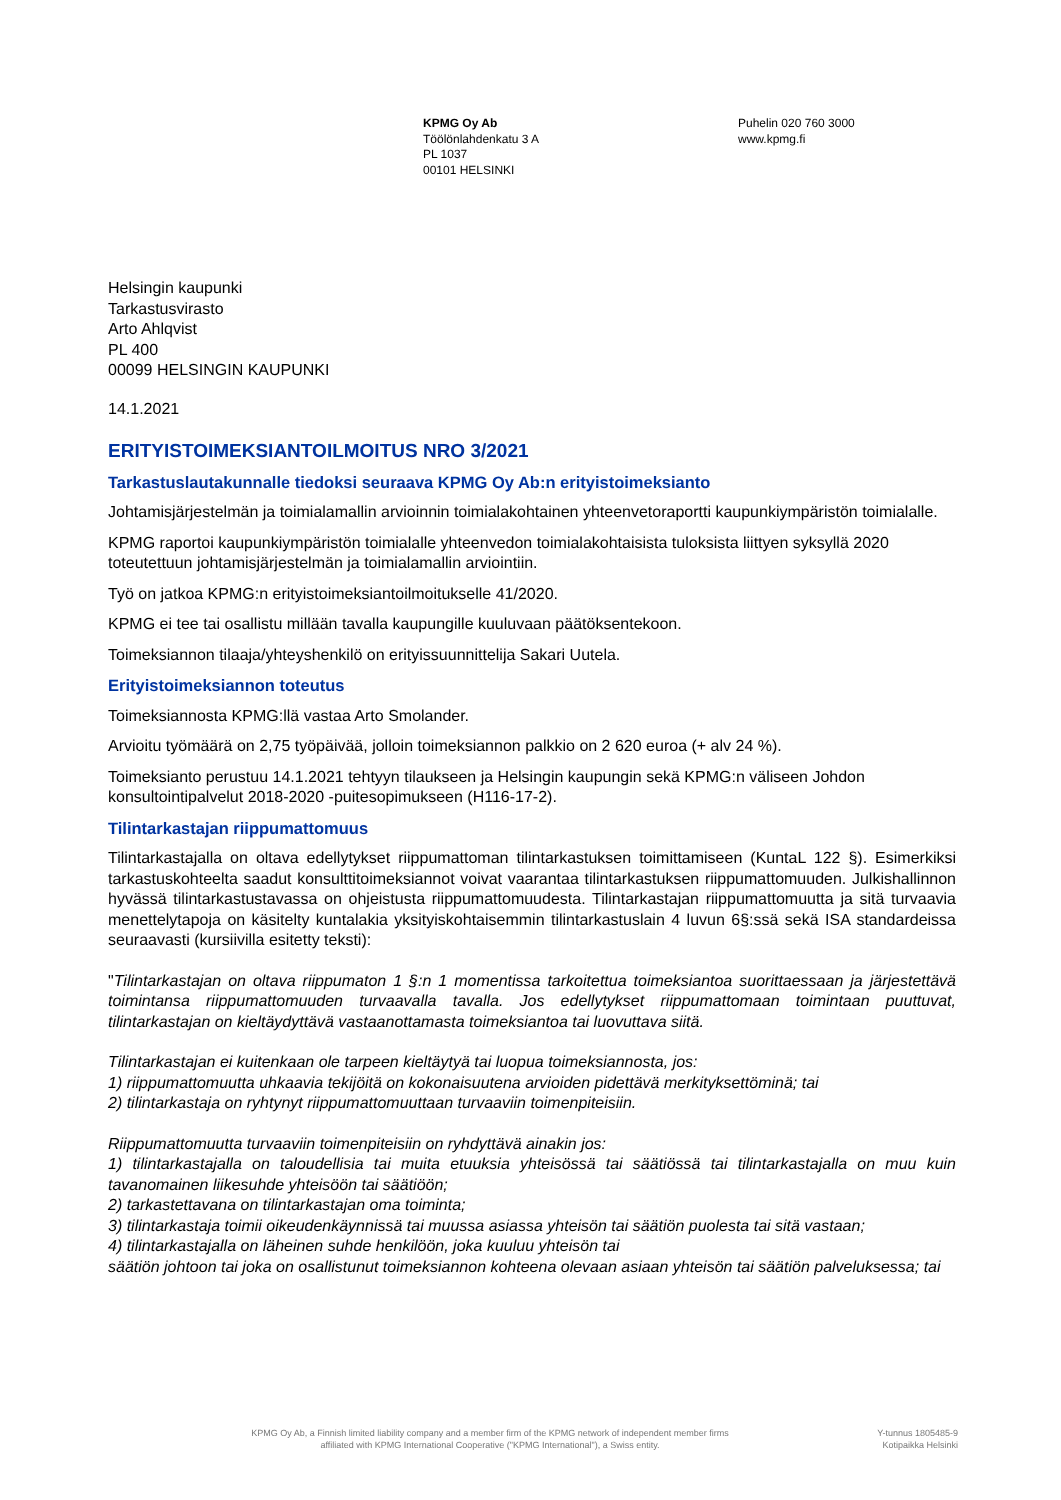KPMG Oy Ab
Töölönlahdenkatu 3 A
PL 1037
00101 HELSINKI
Puhelin 020 760 3000
www.kpmg.fi
Helsingin kaupunki
Tarkastusvirasto
Arto Ahlqvist
PL 400
00099 HELSINGIN KAUPUNKI
14.1.2021
ERITYISTOIMEKSIANTOILMOITUS NRO 3/2021
Tarkastuslautakunnalle tiedoksi seuraava KPMG Oy Ab:n erityistoimeksianto
Johtamisjärjestelmän ja toimialamallin arvioinnin toimialakohtainen yhteenvetoraportti kaupunkiympäristön toimialalle.
KPMG raportoi kaupunkiympäristön toimialalle yhteenvedon toimialakohtaisista tuloksista liittyen syksyllä 2020 toteutettuun johtamisjärjestelmän ja toimialamallin arviointiin.
Työ on jatkoa KPMG:n erityistoimeksiantoilmoitukselle 41/2020.
KPMG ei tee tai osallistu millään tavalla kaupungille kuuluvaan päätöksentekoon.
Toimeksiannon tilaaja/yhteyshenkilö on erityissuunnittelija Sakari Uutela.
Erityistoimeksiannon toteutus
Toimeksiannosta KPMG:llä vastaa Arto Smolander.
Arvioitu työmäärä on 2,75 työpäivää, jolloin toimeksiannon palkkio on 2 620 euroa (+ alv 24 %).
Toimeksianto perustuu 14.1.2021 tehtyyn tilaukseen ja Helsingin kaupungin sekä KPMG:n väliseen Johdon konsultointipalvelut 2018-2020 -puitesopimukseen (H116-17-2).
Tilintarkastajan riippumattomuus
Tilintarkastajalla on oltava edellytykset riippumattoman tilintarkastuksen toimittamiseen (KuntaL 122 §). Esimerkiksi tarkastuskohteelta saadut konsulttitoimeksiannot voivat vaarantaa tilintarkastuksen riippumattomuuden. Julkishallinnon hyvässä tilintarkastustavassa on ohjeistusta riippumattomuudesta. Tilintarkastajan riippumattomuutta ja sitä turvaavia menettelytapoja on käsitelty kuntalakia yksityiskohtaisemmin tilintarkastuslain 4 luvun 6§:ssä sekä ISA standardeissa seuraavasti (kursiivilla esitetty teksti):
"Tilintarkastajan on oltava riippumaton 1 §:n 1 momentissa tarkoitettua toimeksiantoa suorittaessaan ja järjestettävä toimintansa riippumattomuuden turvaavalla tavalla. Jos edellytykset riippumattomaan toimintaan puuttuvat, tilintarkastajan on kieltäydyttävä vastaanottamasta toimeksiantoa tai luovuttava siitä.
Tilintarkastajan ei kuitenkaan ole tarpeen kieltäytyä tai luopua toimeksiannosta, jos:
1) riippumattomuutta uhkaavia tekijöitä on kokonaisuutena arvioiden pidettävä merkityksettöminä; tai
2) tilintarkastaja on ryhtynyt riippumattomuuttaan turvaaviin toimenpiteisiin.
Riippumattomuutta turvaaviin toimenpiteisiin on ryhdyttävä ainakin jos:
1) tilintarkastajalla on taloudellisia tai muita etuuksia yhteisössä tai säätiössä tai tilintarkastajalla on muu kuin tavanomainen liikesuhde yhteisöön tai säätiöön;
2) tarkastettavana on tilintarkastajan oma toiminta;
3) tilintarkastaja toimii oikeudenkäynnissä tai muussa asiassa yhteisön tai säätiön puolesta tai sitä vastaan;
4) tilintarkastajalla on läheinen suhde henkilöön, joka kuuluu yhteisön tai
säätiön johtoon tai joka on osallistunut toimeksiannon kohteena olevaan asiaan yhteisön tai säätiön palveluksessa; tai
KPMG Oy Ab, a Finnish limited liability company and a member firm of the KPMG network of independent member firms affiliated with KPMG International Cooperative ("KPMG International"), a Swiss entity.
Y-tunnus 1805485-9
Kotipaikka Helsinki